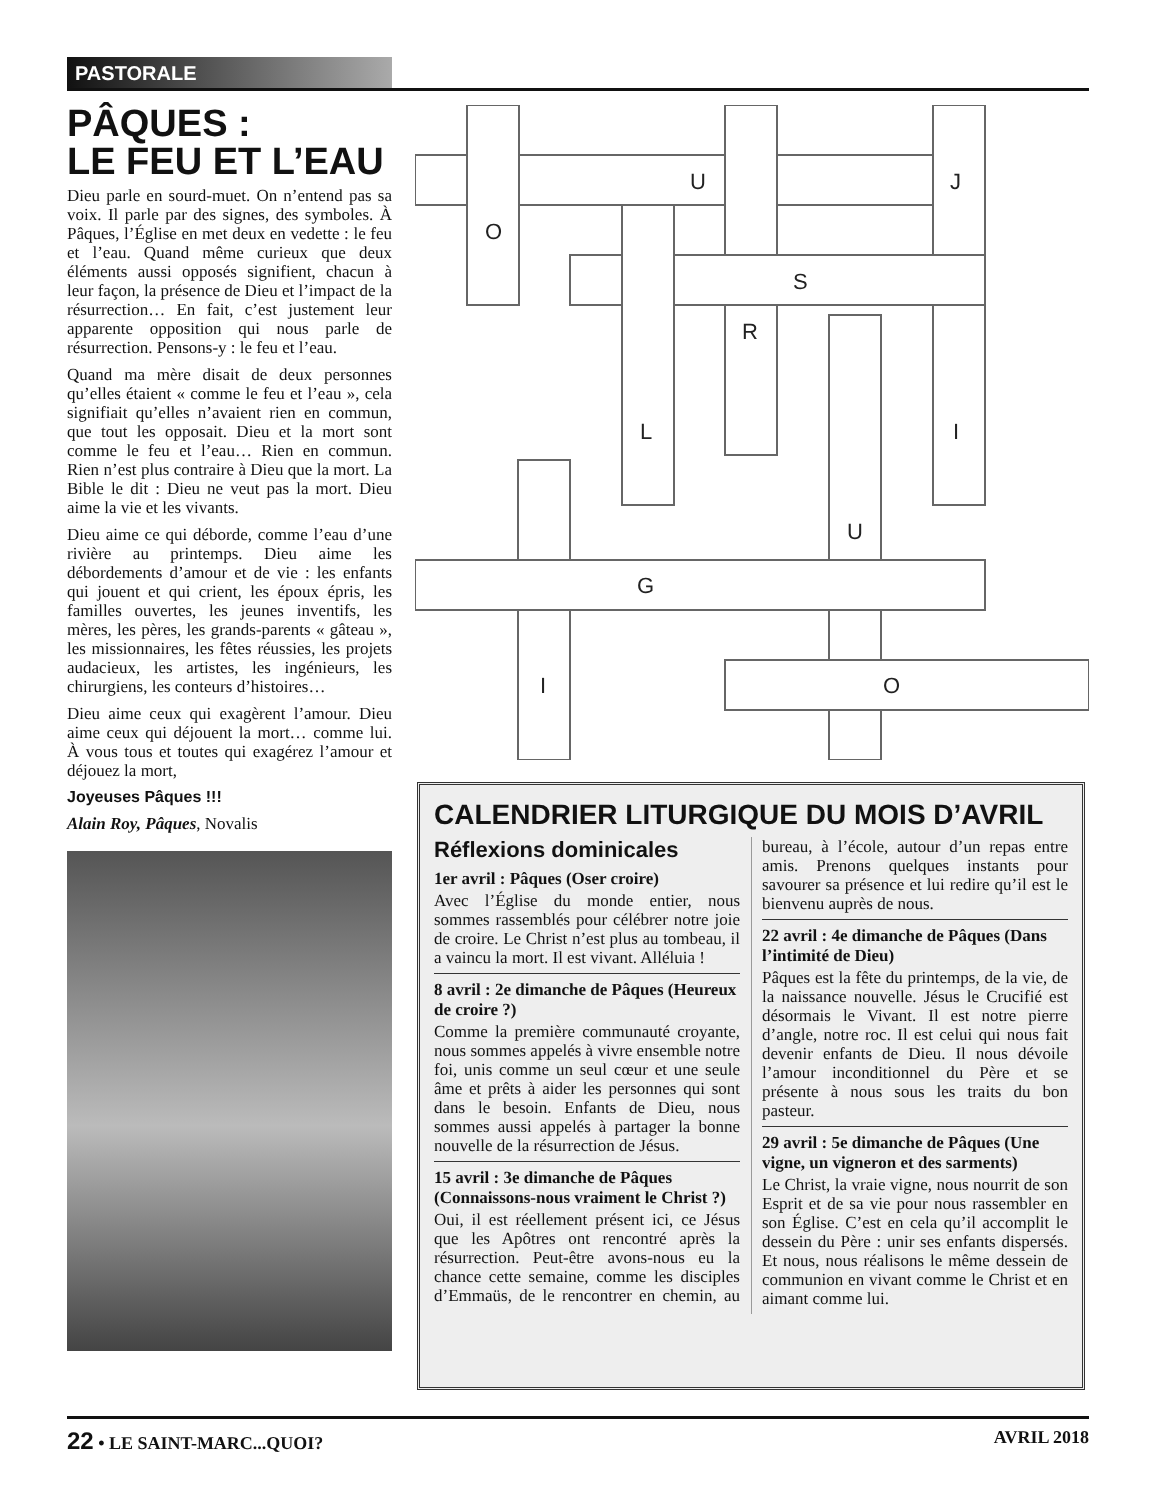PASTORALE
PÂQUES :
LE FEU ET L’EAU
Dieu parle en sourd-muet. On n’entend pas sa voix. Il parle par des signes, des symboles. À Pâques, l’Église en met deux en vedette : le feu et l’eau. Quand même curieux que deux éléments aussi opposés signifient, chacun à leur façon, la présence de Dieu et l’impact de la résurrection… En fait, c’est justement leur apparente opposition qui nous parle de résurrection. Pensons-y : le feu et l’eau.
Quand ma mère disait de deux personnes qu’elles étaient « comme le feu et l’eau », cela signifiait qu’elles n’avaient rien en commun, que tout les opposait. Dieu et la mort sont comme le feu et l’eau… Rien en commun. Rien n’est plus contraire à Dieu que la mort. La Bible le dit : Dieu ne veut pas la mort. Dieu aime la vie et les vivants.
Dieu aime ce qui déborde, comme l’eau d’une rivière au printemps. Dieu aime les débordements d’amour et de vie : les enfants qui jouent et qui crient, les époux épris, les familles ouvertes, les jeunes inventifs, les mères, les pères, les grands-parents « gâteau », les missionnaires, les fêtes réussies, les projets audacieux, les artistes, les ingénieurs, les chirurgiens, les conteurs d’histoires…
Dieu aime ceux qui exagèrent l’amour. Dieu aime ceux qui déjouent la mort… comme lui. À vous tous et toutes qui exagérez l’amour et déjouez la mort,
Joyeuses Pâques !!!
Alain Roy, Pâques, Novalis
U
J
O
S
R
L
I
U
G
I
O
CALENDRIER LITURGIQUE DU MOIS D’AVRIL
Réflexions dominicales
1er avril : Pâques (Oser croire)
Avec l’Église du monde entier, nous sommes rassemblés pour célébrer notre joie de croire. Le Christ n’est plus au tombeau, il a vaincu la mort. Il est vivant. Alléluia !
8 avril : 2e dimanche de Pâques (Heureux de croire ?)
Comme la première communauté croyante, nous sommes appelés à vivre ensemble notre foi, unis comme un seul cœur et une seule âme et prêts à aider les personnes qui sont dans le besoin. Enfants de Dieu, nous sommes aussi appelés à partager la bonne nouvelle de la résurrection de Jésus.
15 avril : 3e dimanche de Pâques (Connaissons-nous vraiment le Christ ?)
Oui, il est réellement présent ici, ce Jésus que les Apôtres ont rencontré après la résurrection. Peut-être avons-nous eu la chance cette semaine, comme les disciples d’Emmaüs, de le rencontrer en chemin, au bureau, à l’école, autour d’un repas entre amis. Prenons quelques instants pour savourer sa présence et lui redire qu’il est le bienvenu auprès de nous.
22 avril : 4e dimanche de Pâques (Dans l’intimité de Dieu)
Pâques est la fête du printemps, de la vie, de la naissance nouvelle. Jésus le Crucifié est désormais le Vivant. Il est notre pierre d’angle, notre roc. Il est celui qui nous fait devenir enfants de Dieu. Il nous dévoile l’amour inconditionnel du Père et se présente à nous sous les traits du bon pasteur.
29 avril : 5e dimanche de Pâques (Une vigne, un vigneron et des sarments)
Le Christ, la vraie vigne, nous nourrit de son Esprit et de sa vie pour nous rassembler en son Église. C’est en cela qu’il accomplit le dessein du Père : unir ses enfants dispersés. Et nous, nous réalisons le même dessein de communion en vivant comme le Christ et en aimant comme lui.
22 • LE SAINT-MARC...QUOI? AVRIL 2018